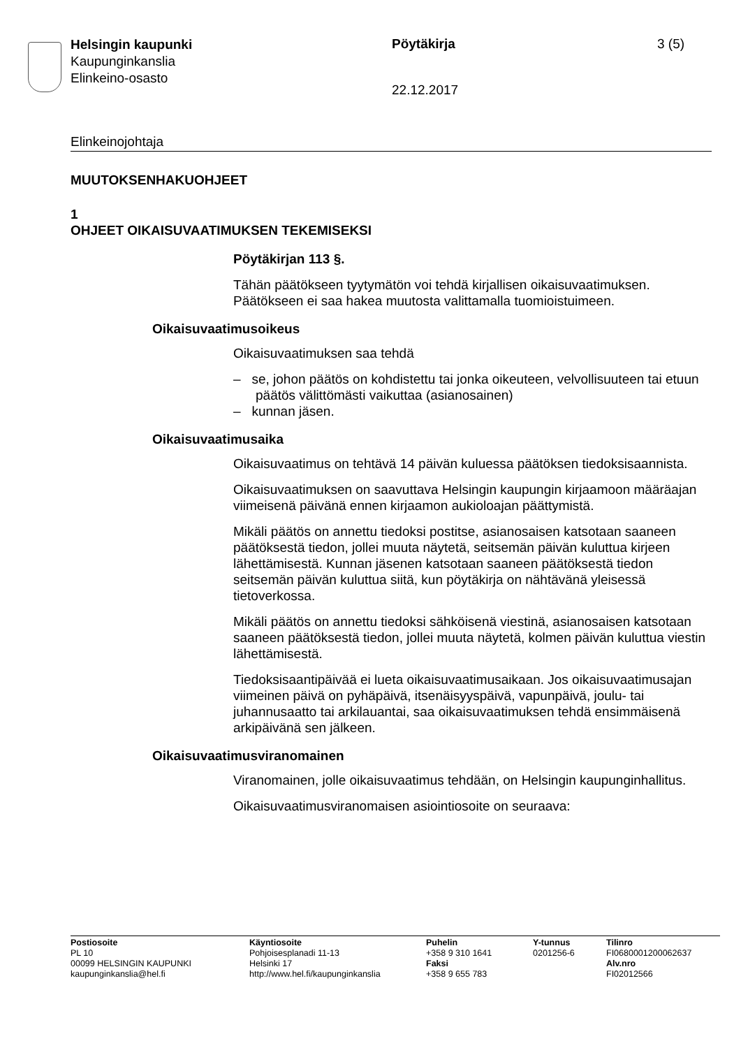Helsingin kaupunki
Kaupunginkanslia
Elinkeino-osasto
Pöytäkirja
22.12.2017
3 (5)
Elinkeinojohtaja
MUUTOKSENHAKUOHJEET
1
OHJEET OIKAISUVAATIMUKSEN TEKEMISEKSI
Pöytäkirjan 113 §.
Tähän päätökseen tyytymätön voi tehdä kirjallisen oikaisuvaatimuksen. Päätökseen ei saa hakea muutosta valittamalla tuomioistuimeen.
Oikaisuvaatimusoikeus
Oikaisuvaatimuksen saa tehdä
– se, johon päätös on kohdistettu tai jonka oikeuteen, velvollisuuteen tai etuun päätös välittömästi vaikuttaa (asianosainen)
– kunnan jäsen.
Oikaisuvaatimusaika
Oikaisuvaatimus on tehtävä 14 päivän kuluessa päätöksen tiedoksi­saannista.
Oikaisuvaatimuksen on saavuttava Helsingin kaupungin kirjaamoon määräajan viimeisenä päivänä ennen kirjaamon aukioloajan päättymis­tä.
Mikäli päätös on annettu tiedoksi postitse, asianosaisen katsotaan saa­neen päätöksestä tiedon, jollei muuta näytetä, seitsemän päivän kulut­tua kirjeen lähettämisestä. Kunnan jäsenen katsotaan saaneen päätök­sestä tiedon seitsemän päivän kuluttua siitä, kun pöytäkirja on nähtävä­nä yleisessä tietoverkossa.
Mikäli päätös on annettu tiedoksi sähköisenä viestinä, asianosaisen katsotaan saaneen päätöksestä tiedon, jollei muuta näytetä, kolmen päivän kuluttua viestin lähettämisestä.
Tiedoksisaantipäivää ei lueta oikaisuvaatimusaikaan. Jos oikaisuvaati­musajan viimeinen päivä on pyhäpäivä, itsenäisyyspäivä, vapunpäivä, joulu- tai juhannusaatto tai arkilauantai, saa oikaisuvaatimuksen tehdä ensimmäisenä arkipäivänä sen jälkeen.
Oikaisuvaatimusviranomainen
Viranomainen, jolle oikaisuvaatimus tehdään, on Helsingin kaupungin­hallitus.
Oikaisuvaatimusviranomaisen asiointiosoite on seuraava:
Postiosoite
PL 10
00099 HELSINGIN KAUPUNKI
kaupunginkanslia@hel.fi
Käyntiosoite
Pohjoisesplanadi 11-13
Helsinki 17
http://www.hel.fi/kaupunginkanslia
Puhelin
+358 9 310 1641
Faksi
+358 9 655 783
Y-tunnus
0201256-6
Tilinro
FI0680001200062637
Alv.nro
FI02012566